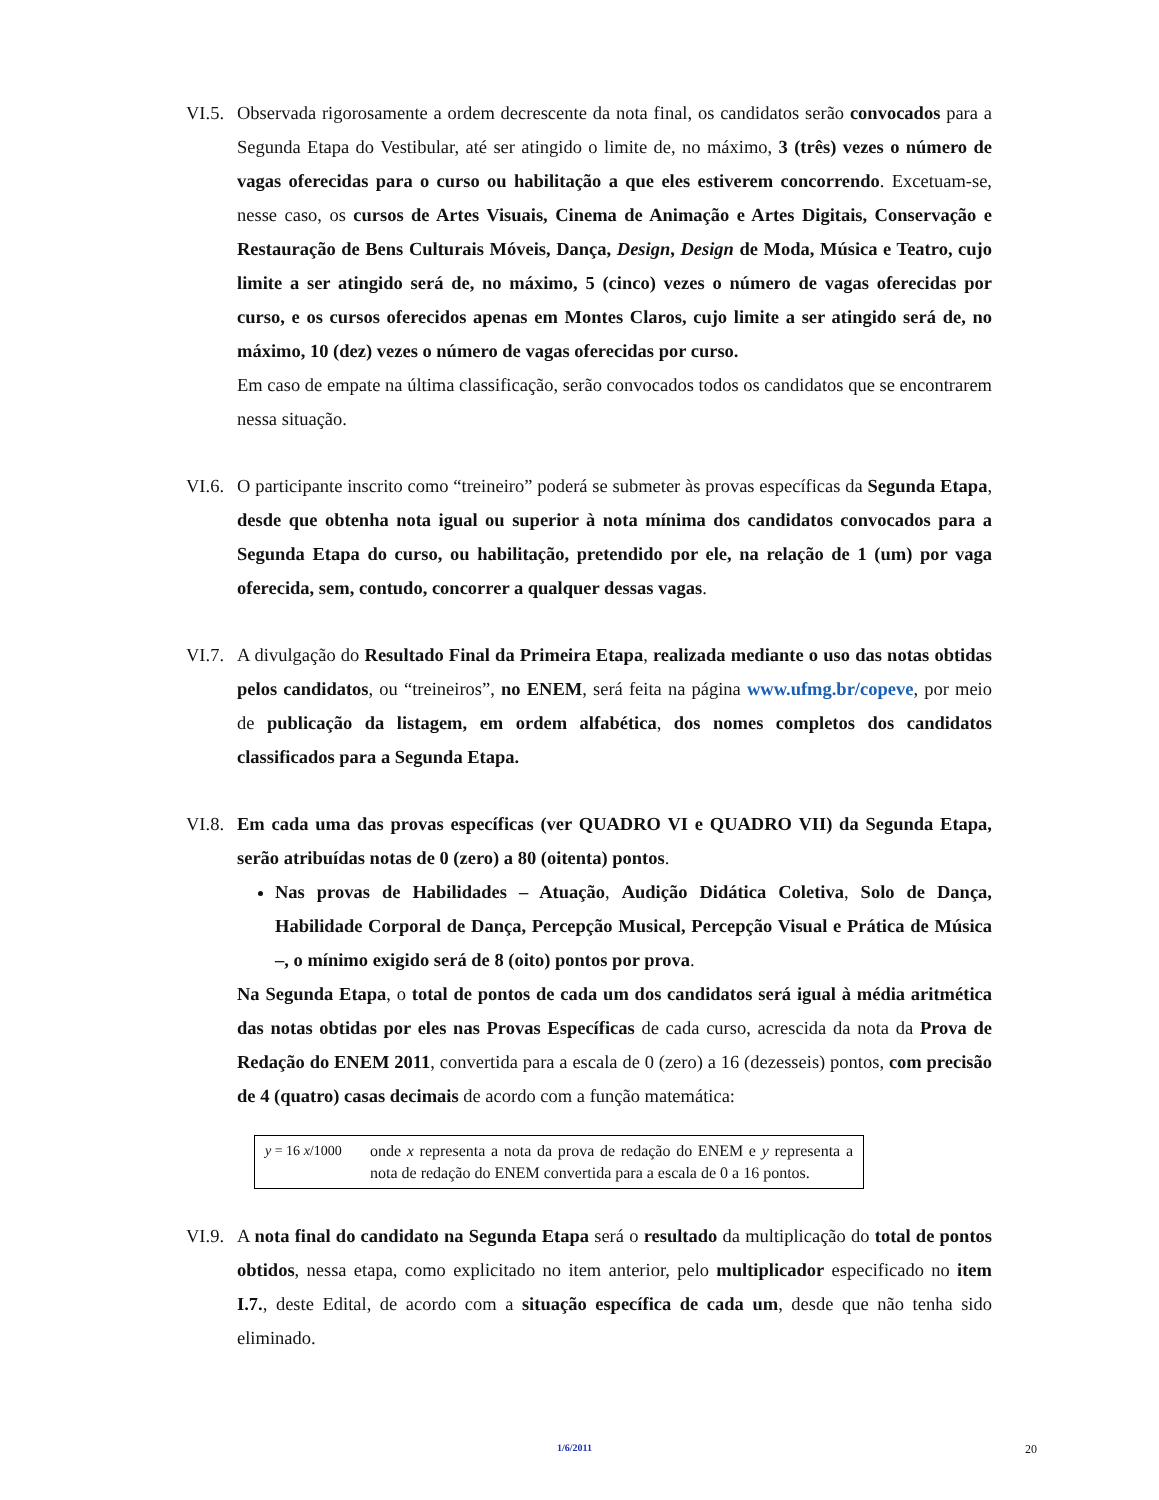VI.5.
Observada rigorosamente a ordem decrescente da nota final, os candidatos serão convocados para a Segunda Etapa do Vestibular, até ser atingido o limite de, no máximo, 3 (três) vezes o número de vagas oferecidas para o curso ou habilitação a que eles estiverem concorrendo. Excetuam-se, nesse caso, os cursos de Artes Visuais, Cinema de Animação e Artes Digitais, Conservação e Restauração de Bens Culturais Móveis, Dança, Design, Design de Moda, Música e Teatro, cujo limite a ser atingido será de, no máximo, 5 (cinco) vezes o número de vagas oferecidas por curso, e os cursos oferecidos apenas em Montes Claros, cujo limite a ser atingido será de, no máximo, 10 (dez) vezes o número de vagas oferecidas por curso.
Em caso de empate na última classificação, serão convocados todos os candidatos que se encontrarem nessa situação.
VI.6.
O participante inscrito como “treineiro” poderá se submeter às provas específicas da Segunda Etapa, desde que obtenha nota igual ou superior à nota mínima dos candidatos convocados para a Segunda Etapa do curso, ou habilitação, pretendido por ele, na relação de 1 (um) por vaga oferecida, sem, contudo, concorrer a qualquer dessas vagas.
VI.7.
A divulgação do Resultado Final da Primeira Etapa, realizada mediante o uso das notas obtidas pelos candidatos, ou “treineiros”, no ENEM, será feita na página www.ufmg.br/copeve, por meio de publicação da listagem, em ordem alfabética, dos nomes completos dos candidatos classificados para a Segunda Etapa.
VI.8.
Em cada uma das provas específicas (ver QUADRO VI e QUADRO VII) da Segunda Etapa, serão atribuídas notas de 0 (zero) a 80 (oitenta) pontos.
Nas provas de Habilidades – Atuação, Audição Didática Coletiva, Solo de Dança, Habilidade Corporal de Dança, Percepção Musical, Percepção Visual e Prática de Música –, o mínimo exigido será de 8 (oito) pontos por prova.
Na Segunda Etapa, o total de pontos de cada um dos candidatos será igual à média aritmética das notas obtidas por eles nas Provas Específicas de cada curso, acrescida da nota da Prova de Redação do ENEM 2011, convertida para a escala de 0 (zero) a 16 (dezesseis) pontos, com precisão de 4 (quatro) casas decimais de acordo com a função matemática:
y = 16 x/1000
onde x representa a nota da prova de redação do ENEM e y representa a nota de redação do ENEM convertida para a escala de 0 a 16 pontos.
VI.9.
A nota final do candidato na Segunda Etapa será o resultado da multiplicação do total de pontos obtidos, nessa etapa, como explicitado no item anterior, pelo multiplicador especificado no item I.7., deste Edital, de acordo com a situação específica de cada um, desde que não tenha sido eliminado.
1/6/2011 20